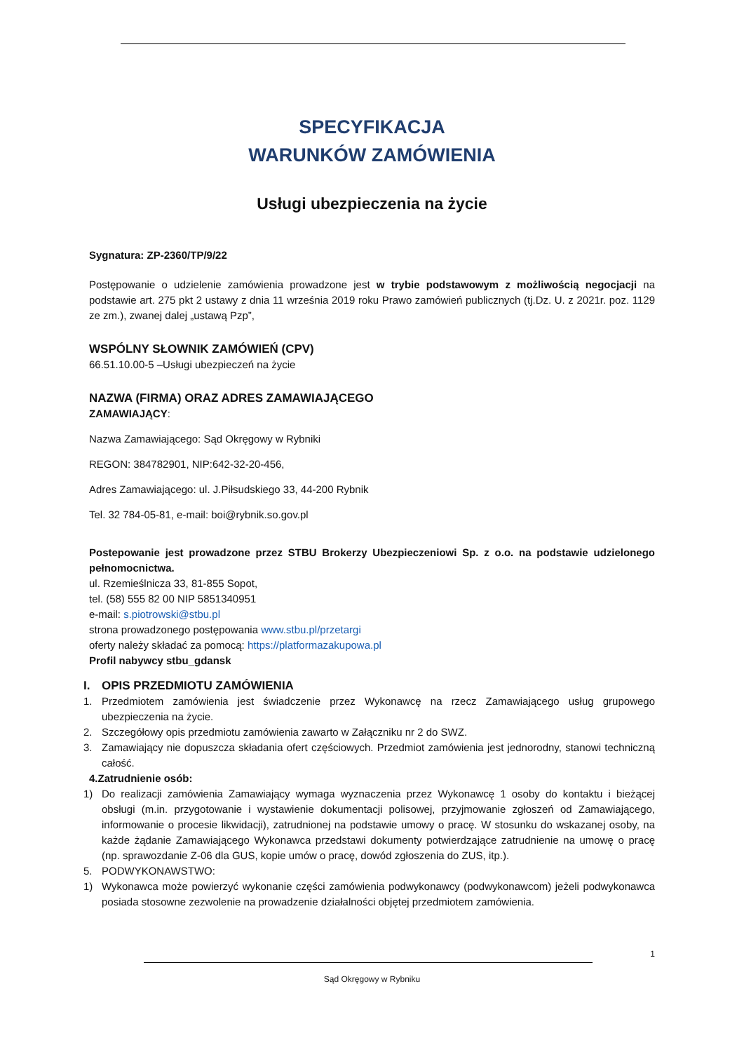SPECYFIKACJA
WARUNKÓW ZAMÓWIENIA
Usługi ubezpieczenia na życie
Sygnatura: ZP-2360/TP/9/22
Postępowanie o udzielenie zamówienia prowadzone jest w trybie podstawowym z możliwością negocjacji na podstawie art. 275 pkt 2 ustawy z dnia 11 września 2019 roku Prawo zamówień publicznych (tj.Dz. U. z 2021r. poz. 1129 ze zm.), zwanej dalej „ustawą Pzp”,
WSPÓLNY SŁOWNIK ZAMÓWIEŃ (CPV)
66.51.10.00-5 –Usługi ubezpieczeń na życie
NAZWA (FIRMA) ORAZ ADRES ZAMAWIAJĄCEGO
ZAMAWIAJĄCY:
Nazwa Zamawiającego: Sąd Okręgowy w Rybniki
REGON: 384782901, NIP:642-32-20-456,
Adres Zamawiającego: ul. J.Piłsudskiego 33, 44-200 Rybnik
Tel. 32 784-05-81, e-mail: boi@rybnik.so.gov.pl
Postepowanie jest prowadzone przez STBU Brokerzy Ubezpieczeniowi Sp. z o.o. na podstawie udzielonego pełnomocnictwa.
ul. Rzemieślnicza 33, 81-855 Sopot,
tel. (58) 555 82 00 NIP 5851340951
e-mail: s.piotrowski@stbu.pl
strona prowadzonego postępowania www.stbu.pl/przetargi
oferty należy składać za pomocą: https://platformazakupowa.pl
Profil nabywcy stbu_gdansk
I. OPIS PRZEDMIOTU ZAMÓWIENIA
1. Przedmiotem zamówienia jest świadczenie przez Wykonawcę na rzecz Zamawiającego usług grupowego ubezpieczenia na życie.
2. Szczegółowy opis przedmiotu zamówienia zawarto w Załączniku nr 2 do SWZ.
3. Zamawiający nie dopuszcza składania ofert częściowych. Przedmiot zamówienia jest jednorodny, stanowi techniczną całość.
4. Zatrudnienie osób:
1) Do realizacji zamówienia Zamawiający wymaga wyznaczenia przez Wykonawcę 1 osoby do kontaktu i bieżącej obsługi (m.in. przygotowanie i wystawienie dokumentacji polisowej, przyjmowanie zgłoszeń od Zamawiającego, informowanie o procesie likwidacji), zatrudnionej na podstawie umowy o pracę. W stosunku do wskazanej osoby, na każde żądanie Zamawiającego Wykonawca przedstawi dokumenty potwierdzające zatrudnienie na umowę o pracę (np. sprawozdanie Z-06 dla GUS, kopie umów o pracę, dowód zgłoszenia do ZUS, itp.).
5. PODWYKONAWSTWO:
1) Wykonawca może powierzyć wykonanie części zamówienia podwykonawcy (podwykonawcom) jeżeli podwykonawca posiada stosowne zezwolenie na prowadzenie działalności objętej przedmiotem zamówienia.
1
Sąd Okręgowy w Rybniku